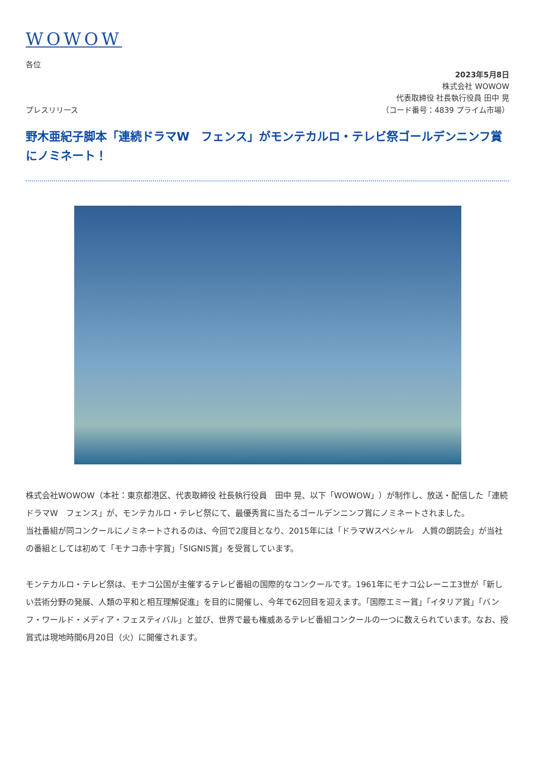WOWOW
各位
2023年5月8日
株式会社 WOWOW
代表取締役 社長執行役員 田中 晃
プレスリリース （コード番号：4839 プライム市場）
野木亜紀子脚本「連続ドラマW　フェンス」がモンテカルロ・テレビ祭ゴールデンニンフ賞にノミネート！
株式会社WOWOW（本社：東京都港区、代表取締役 社長執行役員　田中 晃、以下「WOWOW」）が制作し、放送・配信した「連続ドラマW　フェンス」が、モンテカルロ・テレビ祭にて、最優秀賞に当たるゴールデンニンフ賞にノミネートされました。
当社番組が同コンクールにノミネートされるのは、今回で2度目となり、2015年には「ドラマWスペシャル　人質の朗読会」が当社の番組としては初めて「モナコ赤十字賞」「SIGNIS賞」を受賞しています。
モンテカルロ・テレビ祭は、モナコ公国が主催するテレビ番組の国際的なコンクールです。1961年にモナコ公レーニエ3世が「新しい芸術分野の発展、人類の平和と相互理解促進」を目的に開催し、今年で62回目を迎えます。「国際エミー賞」「イタリア賞」「バンフ・ワールド・メディア・フェスティバル」と並び、世界で最も権威あるテレビ番組コンクールの一つに数えられています。なお、授賞式は現地時間6月20日（火）に開催されます。